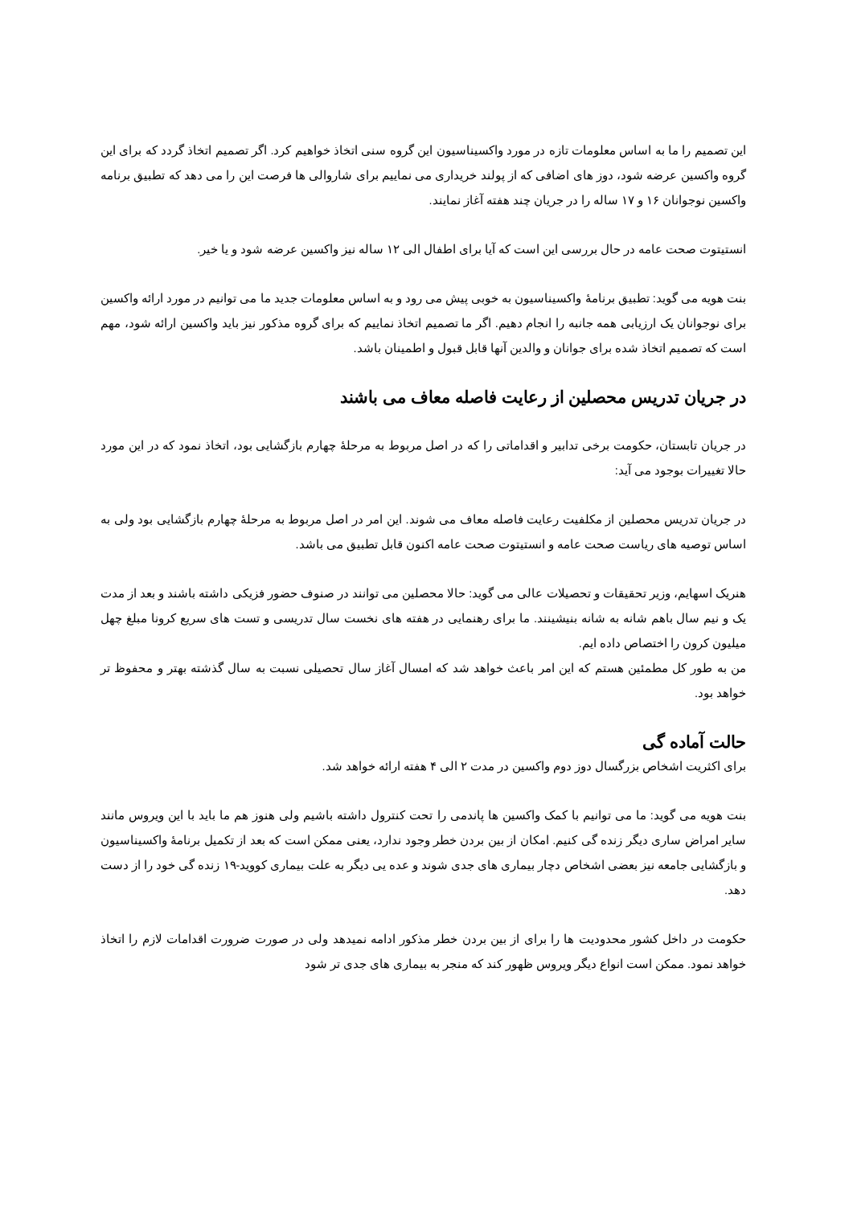این تصمیم را ما به اساس معلومات تازه در مورد واکسیناسیون این گروه سنی اتخاذ خواهیم کرد. اگر تصمیم اتخاذ گردد که برای این گروه واکسین عرضه شود، دوز های اضافی که از پولند خریداری می نماییم برای شاروالی ها فرصت این را می دهد که تطبیق برنامه واکسین نوجوانان ۱۶ و ۱۷ ساله را در جریان چند هفته آغاز نمایند.
انستیتوت صحت عامه در حال بررسی این است که آیا برای اطفال الی ۱۲ ساله نیز واکسین عرضه شود و یا خیر.
بنت هویه می گوید: تطبیق برنامۀ واکسیناسیون به خوبی پیش می رود و به اساس معلومات جدید ما می توانیم در مورد ارائه واکسین برای نوجوانان یک ارزیابی همه جانبه را انجام دهیم. اگر ما تصمیم اتخاذ نماییم که برای گروه مذکور نیز باید واکسین ارائه شود، مهم است که تصمیم اتخاذ شده برای جوانان و والدین آنها قابل قبول و اطمینان باشد.
در جریان تدریس محصلین از رعایت فاصله معاف می باشند
در جریان تابستان، حکومت برخی تدابیر و اقداماتی را که در اصل مربوط به مرحلۀ چهارم بازگشایی بود، اتخاذ نمود که در این مورد حالا تغییرات بوجود می آید:
در جریان تدریس محصلین از مکلفیت رعایت فاصله معاف می شوند. این امر در اصل مربوط به مرحلۀ چهارم بازگشایی بود ولی به اساس توصیه های ریاست صحت عامه و انستیتوت صحت عامه اکنون قابل تطبیق می باشد.
هنریک اسهایم، وزیر تحقیقات و تحصیلات عالی می گوید: حالا محصلین می توانند در صنوف حضور فزیکی داشته باشند و بعد از مدت یک و نیم سال باهم شانه به شانه بنیشینند. ما برای رهنمایی در هفته های نخست سال تدریسی و تست های سریع کرونا مبلغ چهل میلیون کرون را اختصاص داده ایم.
من به طور کل مطمئین هستم که این امر باعث خواهد شد که امسال آغاز سال تحصیلی نسبت به سال گذشته بهتر و محفوظ تر خواهد بود.
حالت آماده گی
برای اکثریت اشخاص بزرگسال دوز دوم واکسین در مدت ۲ الی ۴ هفته ارائه خواهد شد.
بنت هویه می گوید: ما می توانیم با کمک واکسین ها پاندمی را تحت کنترول داشته باشیم ولی هنوز هم ما باید با این ویروس مانند سایر امراض ساری دیگر زنده گی کنیم. امکان از بین بردن خطر وجود ندارد، یعنی ممکن است که بعد از تکمیل برنامۀ واکسیناسیون و بازگشایی جامعه نیز بعضی اشخاص دچار بیماری های جدی شوند و عده یی دیگر به علت بیماری کووید-۱۹ زنده گی خود را از دست دهد.
حکومت در داخل کشور محدودیت ها را برای از بین بردن خطر مذکور ادامه نمیدهد ولی در صورت ضرورت اقدامات لازم را اتخاذ خواهد نمود. ممکن است انواع دیگر ویروس ظهور کند که منجر به بیماری های جدی تر شود